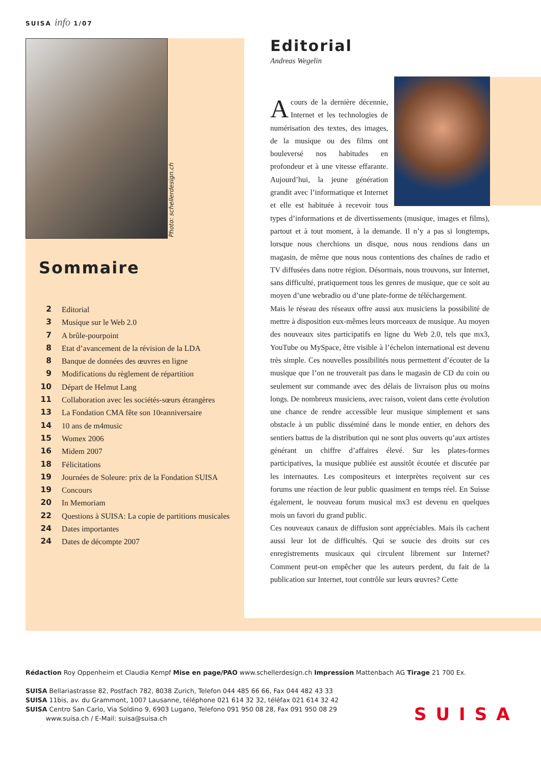SUISA info 1/07
Photo: schellerdesign.ch
Sommaire
2 Editorial
3 Musique sur le Web 2.0
7 A brûle-pourpoint
8 Etat d’avancement de la révision de la LDA
8 Banque de données des œuvres en ligne
9 Modifications du règlement de répartition
10 Départ de Helmut Lang
11 Collaboration avec les sociétés-sœurs étrangères
13 La Fondation CMA fête son 10<sup>e</sup> anniversaire
14 10 ans de m4music
15 Womex 2006
16 Midem 2007
18 Félicitations
19 Journées de Soleure: prix de la Fondation SUISA
19 Concours
20 In Memoriam
22 Questions à SUISA: La copie de partitions musicales
24 Dates importantes
24 Dates de décompte 2007
Editorial
Andreas Wegelin
Acours de la dernière décennie, Internet et les technologies de numérisation des textes, des images, de la musique ou des films ont bouleversé nos habitudes en profondeur et à une vitesse effarante. Aujourd’hui, la jeune génération grandit avec l’informatique et Internet et elle est habituée à recevoir tous types d’informations et de divertissements (musique, images et films), partout et à tout moment, à la demande. Il n’y a pas si longtemps, lorsque nous cherchions un disque, nous nous rendions dans un magasin, de même que nous nous contentions des chaînes de radio et TV diffusées dans notre région. Désormais, nous trouvons, sur Internet, sans difficulté, pratiquement tous les genres de musique, que ce soit au moyen d’une webradio ou d’une plate-forme de téléchargement.
Mais le réseau des réseaux offre aussi aux musiciens la possibilité de mettre à disposition eux-mêmes leurs morceaux de musique. Au moyen des nouveaux sites participatifs en ligne du Web 2.0, tels que mx3, YouTube ou MySpace, être visible à l’échelon international est devenu très simple. Ces nouvelles possibilités nous permettent d’écouter de la musique que l’on ne trouverait pas dans le magasin de CD du coin ou seulement sur commande avec des délais de livraison plus ou moins longs. De nombreux musiciens, avec raison, voient dans cette évolution une chance de rendre accessible leur musique simplement et sans obstacle à un public disséminé dans le monde entier, en dehors des sentiers battus de la distribution qui ne sont plus ouverts qu’aux artistes générant un chiffre d’affaires élevé. Sur les plates-formes participatives, la musique publiée est aussitôt écoutée et discutée par les internautes. Les compositeurs et interprètes reçoivent sur ces forums une réaction de leur public quasiment en temps réel. En Suisse également, le nouveau forum musical mx3 est devenu en quelques mois un favori du grand public.
Ces nouveaux canaux de diffusion sont appréciables. Mais ils cachent aussi leur lot de difficultés. Qui se soucie des droits sur ces enregistrements musicaux qui circulent librement sur Internet? Comment peut-on empêcher que les auteurs perdent, du fait de la publication sur Internet, tout contrôle sur leurs œuvres? Cette
Rédaction Roy Oppenheim et Claudia Kempf Mise en page/PAO www.schellerdesign.ch Impression Mattenbach AG Tirage 21 700 Ex.
SUISA Bellariastrasse 82, Postfach 782, 8038 Zurich, Telefon 044 485 66 66, Fax 044 482 43 33
SUISA 11bis, av. du Grammont, 1007 Lausanne, téléphone 021 614 32 32, téléfax 021 614 32 42
SUISA Centro San Carlo, Via Soldino 9, 6903 Lugano, Telefono 091 950 08 28, Fax 091 950 08 29
www.suisa.ch / E-Mail: suisa@suisa.ch
SUISA